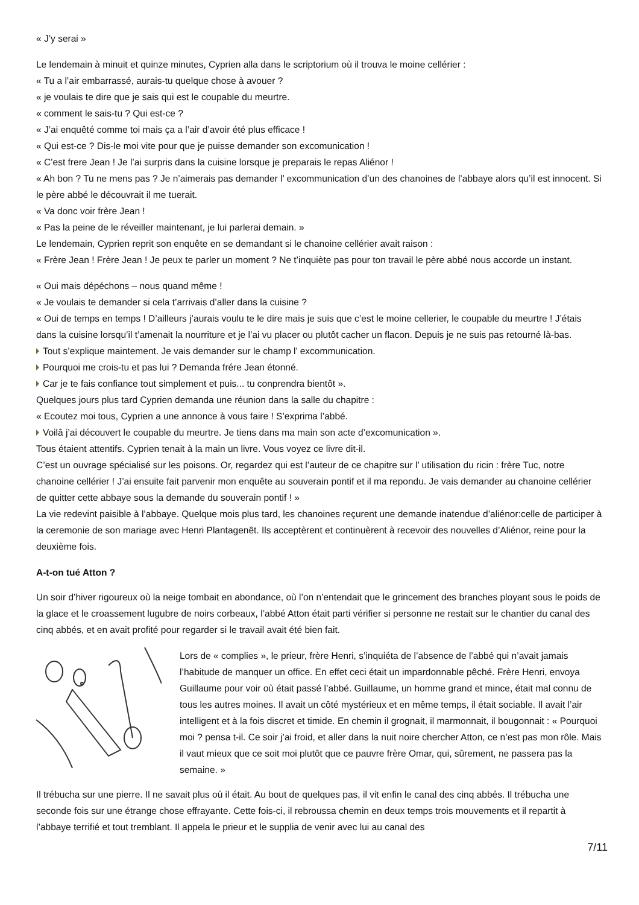« J’y serai »
Le lendemain à minuit et quinze minutes, Cyprien alla dans le scriptorium où il trouva le moine cellérier :
« Tu a l’air embarrassé, aurais-tu quelque chose à avouer ?
« je voulais te dire que je sais qui est le coupable du meurtre.
« comment le sais-tu ? Qui est-ce ?
« J’ai enquêté comme toi mais ça a l’air d’avoir été plus efficace !
« Qui est-ce ? Dis-le moi vite pour que je puisse demander son excomunication !
« C’est frere Jean ! Je l’ai surpris dans la cuisine lorsque je preparais le repas Aliénor !
« Ah bon ? Tu ne mens pas ? Je n’aimerais pas demander l’ excommunication d’un des chanoines de l’abbaye alors qu’il est innocent. Si le père abbé le découvrait il me tuerait.
« Va donc voir frère Jean !
« Pas la peine de le réveiller maintenant, je lui parlerai demain. »
Le lendemain, Cyprien reprit son enquête en se demandant si le chanoine cellérier avait raison :
« Frère Jean ! Frère Jean ! Je peux te parler un moment ? Ne t’inquiète pas pour ton travail le père abbé nous accorde un instant.
« Oui mais dépéchons – nous quand même !
« Je voulais te demander si cela t’arrivais d’aller dans la cuisine ?
« Oui de temps en temps ! D’ailleurs j’aurais voulu te le dire mais je suis que c’est le moine cellerier, le coupable du meurtre ! J’étais dans la cuisine lorsqu’il t’amenait la nourriture et je l’ai vu placer ou plutôt cacher un flacon. Depuis je ne suis pas retourné là-bas.
Tout s’explique maintement. Je vais demander sur le champ l’ excommunication.
Pourquoi me crois-tu et pas lui ? Demanda frére Jean étonné.
Car je te fais confiance tout simplement et puis... tu conprendra bientôt ».
Quelques jours plus tard Cyprien demanda une réunion dans la salle du chapitre :
« Ecoutez moi tous, Cyprien a une annonce à vous faire ! S’exprima l’abbé.
Voilâ j’ai découvert le coupable du meurtre. Je tiens dans ma main son acte d’excomunication ».
Tous étaient attentifs. Cyprien tenait à la main un livre. Vous voyez ce livre dit-il.
C’est un ouvrage spécialisé sur les poisons. Or, regardez qui est l’auteur de ce chapitre sur l’ utilisation du ricin : frère Tuc, notre chanoine cellérier ! J’ai ensuite fait parvenir mon enquête au souverain pontif et il ma repondu. Je vais demander au chanoine cellérier de quitter cette abbaye sous la demande du souverain pontif ! »
La vie redevint paisible à l’abbaye. Quelque mois plus tard, les chanoines reçurent une demande inatendue d’aliénor:celle de participer à la ceremonie de son mariage avec Henri Plantagenêt. Ils acceptèrent et continuèrent à recevoir des nouvelles d’Aliénor, reine pour la deuxième fois.
A-t-on tué Atton ?
Un soir d’hiver rigoureux où la neige tombait en abondance, où l’on n’entendait que le grincement des branches ployant sous le poids de la glace et le croassement lugubre de noirs corbeaux, l’abbé Atton était parti vérifier si personne ne restait sur le chantier du canal des cinq abbés, et en avait profité pour regarder si le travail avait été bien fait.
Lors de « complies », le prieur, frère Henri, s’inquiéta de l’absence de l’abbé qui n’avait jamais l’habitude de manquer un office. En effet ceci était un impardonnable pêché. Frère Henri, envoya Guillaume pour voir où était passé l’abbé. Guillaume, un homme grand et mince, était mal connu de tous les autres moines. Il avait un côté mystérieux et en même temps, il était sociable. Il avait l’air intelligent et à la fois discret et timide. En chemin il grognait, il marmonnait, il bougonnait : « Pourquoi moi ? pensa t-il. Ce soir j’ai froid, et aller dans la nuit noire chercher Atton, ce n’est pas mon rôle. Mais il vaut mieux que ce soit moi plutôt que ce pauvre frère Omar, qui, sûrement, ne passera pas la semaine. »
Il trébucha sur une pierre. Il ne savait plus où il était. Au bout de quelques pas, il vit enfin le canal des cinq abbés. Il trébucha une seconde fois sur une étrange chose effrayante. Cette fois-ci, il rebroussa chemin en deux temps trois mouvements et il repartit à l’abbaye terrifié et tout tremblant. Il appela le prieur et le supplia de venir avec lui au canal des
7/11